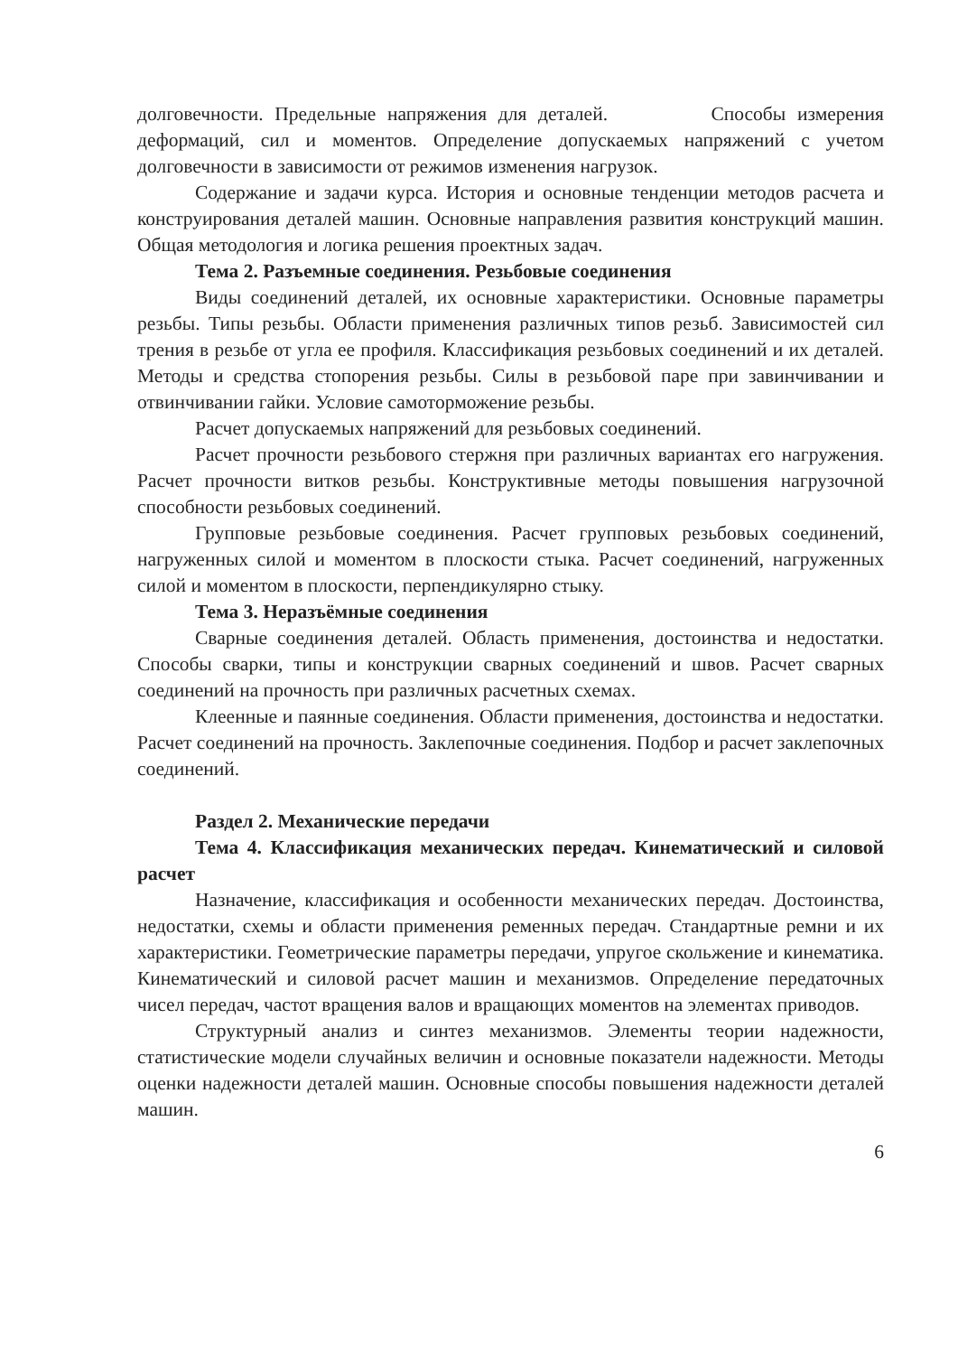долговечности. Предельные напряжения для деталей. Способы измерения деформаций, сил и моментов. Определение допускаемых напряжений с учетом долговечности в зависимости от режимов изменения нагрузок.
Содержание и задачи курса. История и основные тенденции методов расчета и конструирования деталей машин. Основные направления развития конструкций машин. Общая методология и логика решения проектных задач.
Тема 2. Разъемные соединения. Резьбовые соединения
Виды соединений деталей, их основные характеристики. Основные параметры резьбы. Типы резьбы. Области применения различных типов резьб. Зависимостей сил трения в резьбе от угла ее профиля. Классификация резьбовых соединений и их деталей. Методы и средства стопорения резьбы. Силы в резьбовой паре при завинчивании и отвинчивании гайки. Условие самоторможение резьбы.
Расчет допускаемых напряжений для резьбовых соединений.
Расчет прочности резьбового стержня при различных вариантах его нагружения. Расчет прочности витков резьбы. Конструктивные методы повышения нагрузочной способности резьбовых соединений.
Групповые резьбовые соединения. Расчет групповых резьбовых соединений, нагруженных силой и моментом в плоскости стыка. Расчет соединений, нагруженных силой и моментом в плоскости, перпендикулярно стыку.
Тема 3. Неразъёмные соединения
Сварные соединения деталей. Область применения, достоинства и недостатки. Способы сварки, типы и конструкции сварных соединений и швов. Расчет сварных соединений на прочность при различных расчетных схемах.
Клеенные и паянные соединения. Области применения, достоинства и недостатки. Расчет соединений на прочность. Заклепочные соединения. Подбор и расчет заклепочных соединений.
Раздел 2. Механические передачи
Тема 4. Классификация механических передач. Кинематический и силовой расчет
Назначение, классификация и особенности механических передач. Достоинства, недостатки, схемы и области применения ременных передач. Стандартные ремни и их характеристики. Геометрические параметры передачи, упругое скольжение и кинематика. Кинематический и силовой расчет машин и механизмов. Определение передаточных чисел передач, частот вращения валов и вращающих моментов на элементах приводов.
Структурный анализ и синтез механизмов. Элементы теории надежности, статистические модели случайных величин и основные показатели надежности. Методы оценки надежности деталей машин. Основные способы повышения надежности деталей машин.
6